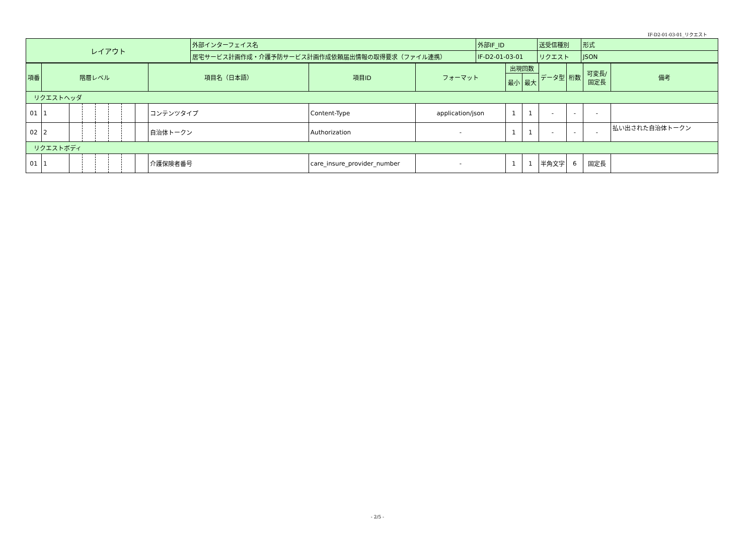IF-D2-01-03-01_リクエスト
| レイアウト | 外部インターフェイス名 | 外部IF_ID | 送受信種別 | 形式 |
| | 居宅サービス計画作成・介護予防サービス計画作成依頼届出情報の取得要求（ファイル連携） | IF-D2-01-03-01 | リクエスト | JSON |
| 項番 | 階層レベル | | | | | | | 項目名（日本語） | 項目ID | フォーマット | 出現回数 | | データ型 | 桁数 | 可変長/ 固定長 | 備考 |
| --- | --- | --- | --- | --- | --- | --- | --- | --- | --- | --- | --- | --- | --- | --- | --- | --- |
| | | | | | | | | | | | 最小 | 最大 | | | | |
| リクエストヘッダ | | | | | | | | | | | | | | | | |
| 01 | 1 | | | | | | | コンテンツタイプ | Content-Type | application/json | 1 | 1 | - | - | - | |
| 02 | 2 | | | | | | | 自治体トークン | Authorization | - | 1 | 1 | - | - | - | 払い出された自治体トークン |
| リクエストボディ | | | | | | | | | | | | | | | | |
| 01 | 1 | | | | | | | 介護保険者番号 | care_insure_provider_number | - | 1 | 1 | 半角文字 | 6 | 固定長 | |
- 2/5 -